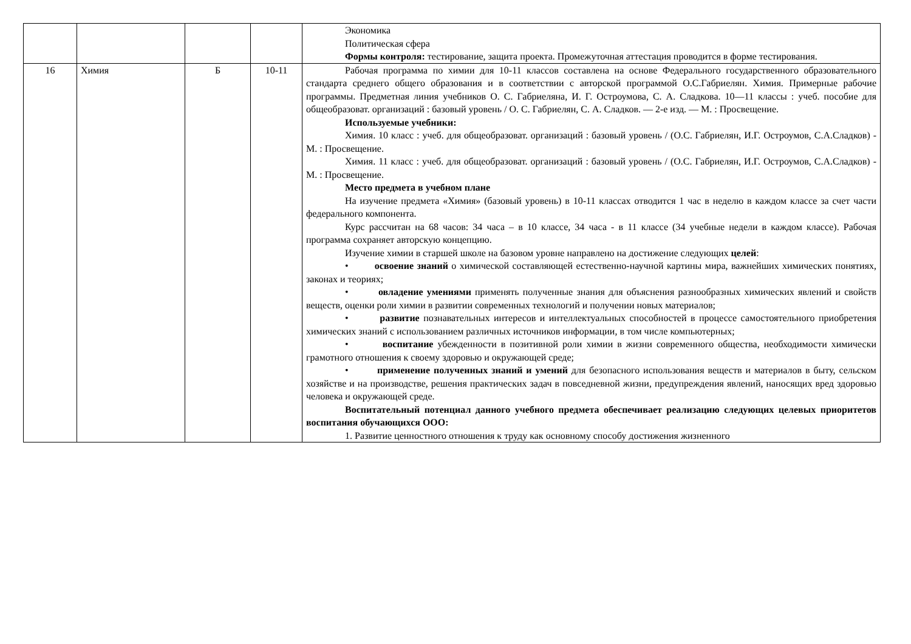| | | | | Экономика Политическая сфера Формы контроля: тестирование, защита проекта. Промежуточная аттестация проводится в форме тестирования. |
| 16 | Химия | Б | 10-11 | Рабочая программа по химии для 10-11 классов составлена на основе Федерального государственного образовательного стандарта среднего общего образования и в соответствии с авторской программой О.С.Габриелян. Химия. Примерные рабочие программы. Предметная линия учебников О. С. Габриеляна, И. Г. Остроумова, С. А. Сладкова. 10—11 классы : учеб. пособие для общеобразоват. организаций : базовый уровень / О. С. Габриелян, С. А. Сладков. — 2-е изд. — М. : Просвещение. Используемые учебники: Химия. 10 класс : учеб. для общеобразоват. организаций : базовый уровень / (О.С. Габриелян, И.Г. Остроумов, С.А.Сладков) - М. : Просвещение. Химия. 11 класс : учеб. для общеобразоват. организаций : базовый уровень / (О.С. Габриелян, И.Г. Остроумов, С.А.Сладков) - М. : Просвещение. Место предмета в учебном плане На изучение предмета «Химия» (базовый уровень) в 10-11 классах отводится 1 час в неделю в каждом классе за счет части федерального компонента. Курс рассчитан на 68 часов: 34 часа – в 10 классе, 34 часа - в 11 классе (34 учебные недели в каждом классе). Рабочая программа сохраняет авторскую концепцию. Изучение химии в старшей школе на базовом уровне направлено на достижение следующих целей : • освоение знаний о химической составляющей естественно-научной картины мира, важнейших химических понятиях, законах и теориях; • овладение умениями применять полученные знания для объяснения разнообразных химических явлений и свойств веществ, оценки роли химии в развитии современных технологий и получении новых материалов; • развитие познавательных интересов и интеллектуальных способностей в процессе самостоятельного приобретения химических знаний с использованием различных источников информации, в том числе компьютерных; • воспитание убежденности в позитивной роли химии в жизни современного общества, необходимости химически грамотного отношения к своему здоровью и окружающей среде; • применение полученных знаний и умений для безопасного использования веществ и материалов в быту, сельском хозяйстве и на производстве, решения практических задач в повседневной жизни, предупреждения явлений, наносящих вред здоровью человека и окружающей среде. Воспитательный потенциал данного учебного предмета обеспечивает реализацию следующих целевых приоритетов воспитания обучающихся ООО: 1. Развитие ценностного отношения к труду как основному способу достижения жизненного |